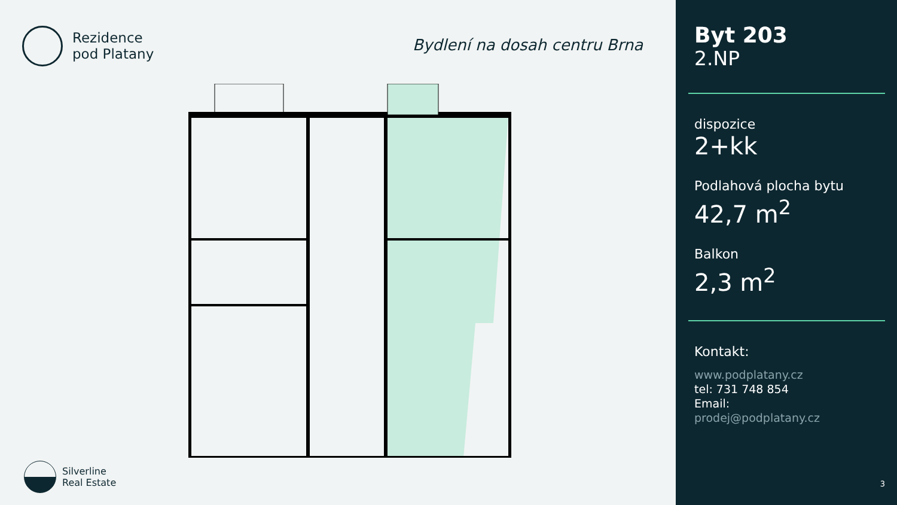Rezidence
pod Platany
Bydlení na dosah centru Brna
Silverline
Real Estate
Byt 203
2.NP
dispozice
2+kk
Podlahová plocha bytu
42,7 m<sup>2</sup>
Balkon
2,3 m<sup>2</sup>
Kontakt:
www.podplatany.cz
tel: 731 748 854
Email:
prodej@podplatany.cz
3